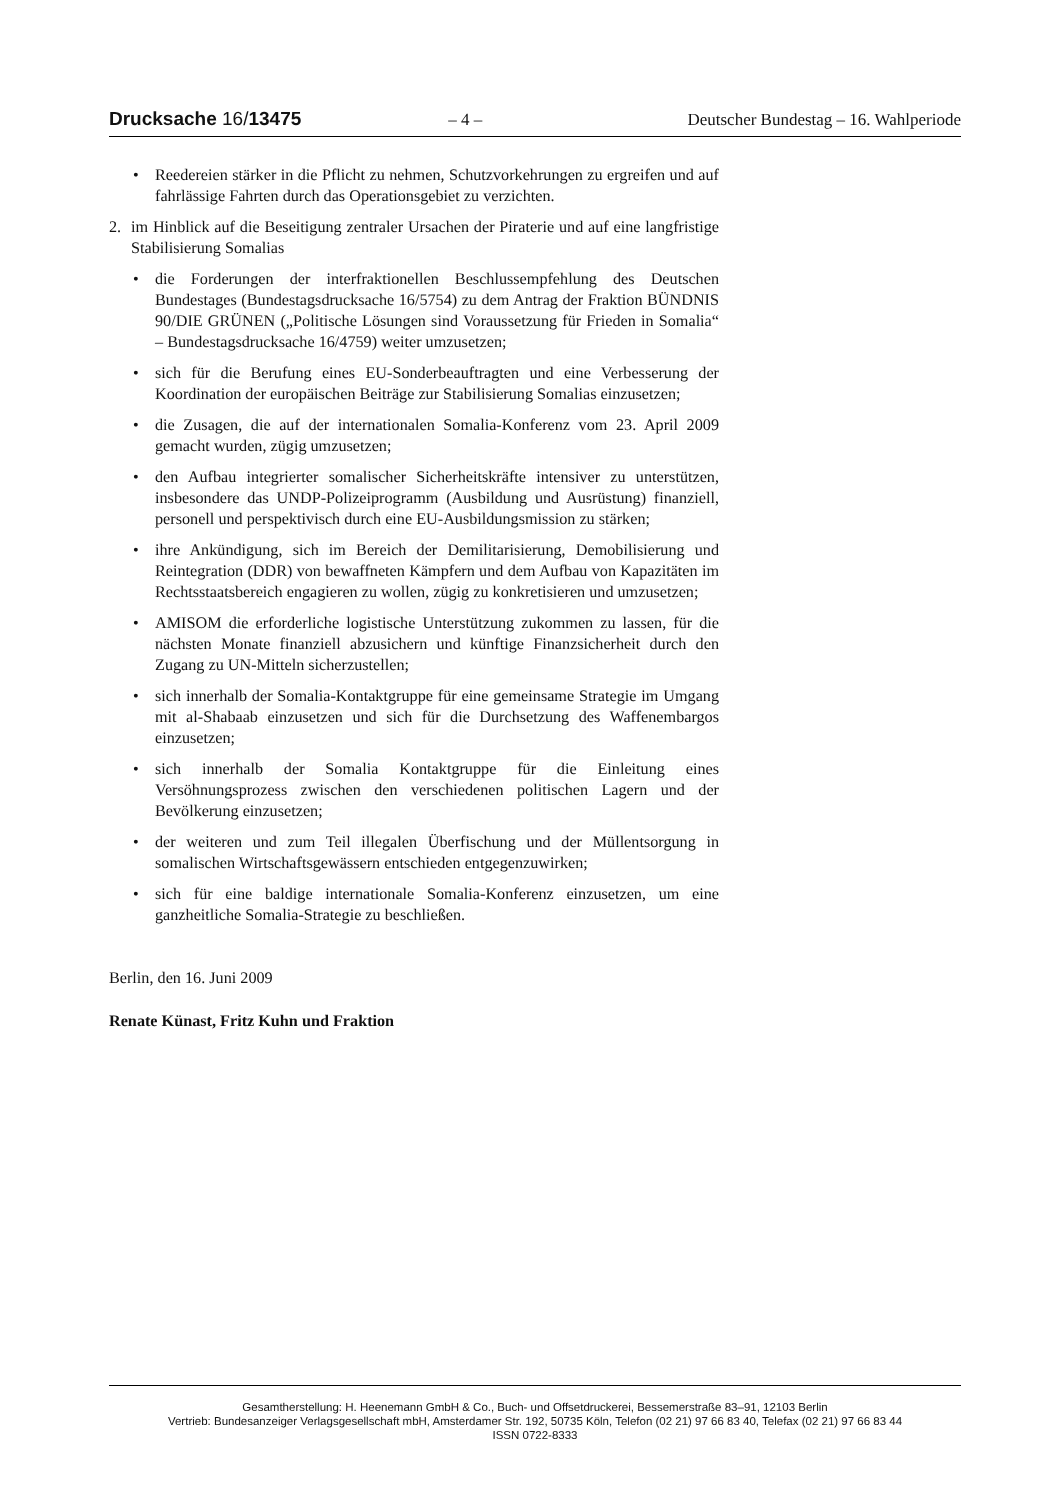Drucksache 16/13475 – 4 – Deutscher Bundestag – 16. Wahlperiode
• Reedereien stärker in die Pflicht zu nehmen, Schutzvorkehrungen zu ergreifen und auf fahrlässige Fahrten durch das Operationsgebiet zu verzichten.
2. im Hinblick auf die Beseitigung zentraler Ursachen der Piraterie und auf eine langfristige Stabilisierung Somalias
• die Forderungen der interfraktionellen Beschlussempfehlung des Deutschen Bundestages (Bundestagsdrucksache 16/5754) zu dem Antrag der Fraktion BÜNDNIS 90/DIE GRÜNEN („Politische Lösungen sind Voraussetzung für Frieden in Somalia“ – Bundestagsdrucksache 16/4759) weiter umzusetzen;
• sich für die Berufung eines EU-Sonderbeauftragten und eine Verbesserung der Koordination der europäischen Beiträge zur Stabilisierung Somalias einzusetzen;
• die Zusagen, die auf der internationalen Somalia-Konferenz vom 23. April 2009 gemacht wurden, zügig umzusetzen;
• den Aufbau integrierter somalischer Sicherheitskräfte intensiver zu unterstützen, insbesondere das UNDP-Polizeiprogramm (Ausbildung und Ausrüstung) finanziell, personell und perspektivisch durch eine EU-Ausbildungsmission zu stärken;
• ihre Ankündigung, sich im Bereich der Demilitarisierung, Demobilisierung und Reintegration (DDR) von bewaffneten Kämpfern und dem Aufbau von Kapazitäten im Rechtsstaatsbereich engagieren zu wollen, zügig zu konkretisieren und umzusetzen;
• AMISOM die erforderliche logistische Unterstützung zukommen zu lassen, für die nächsten Monate finanziell abzusichern und künftige Finanzsicherheit durch den Zugang zu UN-Mitteln sicherzustellen;
• sich innerhalb der Somalia-Kontaktgruppe für eine gemeinsame Strategie im Umgang mit al-Shabaab einzusetzen und sich für die Durchsetzung des Waffenembargos einzusetzen;
• sich innerhalb der Somalia Kontaktgruppe für die Einleitung eines Versöhnungsprozess zwischen den verschiedenen politischen Lagern und der Bevölkerung einzusetzen;
• der weiteren und zum Teil illegalen Überfischung und der Müllentsorgung in somalischen Wirtschaftsgewässern entschieden entgegenzuwirken;
• sich für eine baldige internationale Somalia-Konferenz einzusetzen, um eine ganzheitliche Somalia-Strategie zu beschließen.
Berlin, den 16. Juni 2009
Renate Künast, Fritz Kuhn und Fraktion
Gesamtherstellung: H. Heenemann GmbH & Co., Buch- und Offsetdruckerei, Bessemerstraße 83–91, 12103 Berlin
Vertrieb: Bundesanzeiger Verlagsgesellschaft mbH, Amsterdamer Str. 192, 50735 Köln, Telefon (02 21) 97 66 83 40, Telefax (02 21) 97 66 83 44
ISSN 0722-8333